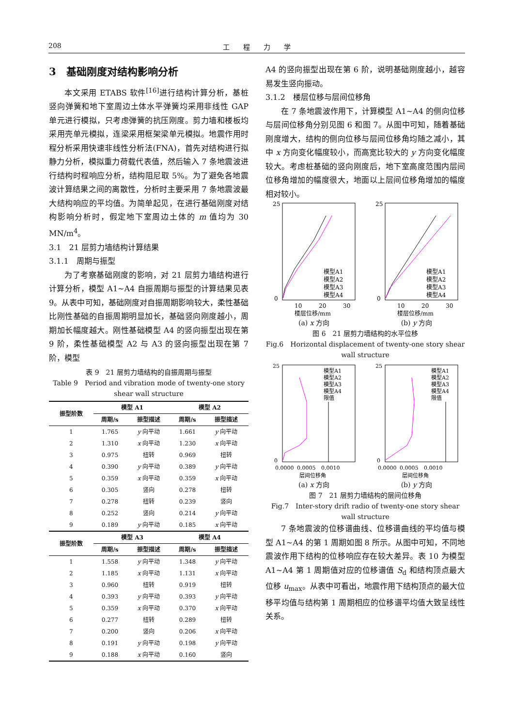208 工　　程　　力　　学
3　基础刚度对结构影响分析
本文采用 ETABS 软件<sup>[16]</sup>进行结构计算分析，基桩竖向弹簧和地下室周边土体水平弹簧均采用非线性 GAP 单元进行模拟，只考虑弹簧的抗压刚度。剪力墙和楼板均采用壳单元模拟，连梁采用框架梁单元模拟。地震作用时程分析采用快速非线性分析法(FNA)，首先对结构进行拟静力分析，模拟重力荷载代表值，然后输入 7 条地震波进行结构时程响应分析，结构阻尼取 5%。为了避免各地震波计算结果之间的离散性，分析时主要采用 7 条地震波最大结构响应的平均值。为简单起见，在进行基础刚度对结构影响分析时，假定地下室周边土体的 m 值均为 30 MN/m<sup>4</sup>。
3.1　21 层剪力墙结构计算结果
3.1.1　周期与振型
为了考察基础刚度的影响，对 21 层剪力墙结构进行计算分析，模型 A1~A4 自振周期与振型的计算结果见表 9。从表中可知，基础刚度对自振周期影响较大，柔性基础比刚性基础的自振周期明显加长，基础竖向刚度越小，周期加长幅度越大。刚性基础模型 A4 的竖向振型出现在第 9 阶，柔性基础模型 A2 与 A3 的竖向振型出现在第 7 阶，模型
表 9　21 层剪力墙结构的自振周期与振型
Table 9　Period and vibration mode of twenty-one story shear wall structure
| 振型阶数 | 模型 A1 | | 模型 A2 | |
| --- | --- | --- | --- | --- |
| | 周期/s | 振型描述 | 周期/s | 振型描述 |
| 1 | 1.765 | y 向平动 | 1.661 | y 向平动 |
| 2 | 1.310 | x 向平动 | 1.230 | x 向平动 |
| 3 | 0.975 | 扭转 | 0.969 | 扭转 |
| 4 | 0.390 | y 向平动 | 0.389 | y 向平动 |
| 5 | 0.359 | x 向平动 | 0.359 | x 向平动 |
| 6 | 0.305 | 竖向 | 0.278 | 扭转 |
| 7 | 0.278 | 扭转 | 0.239 | 竖向 |
| 8 | 0.252 | 竖向 | 0.214 | y 向平动 |
| 9 | 0.189 | y 向平动 | 0.185 | x 向平动 |
| 振型阶数 | 模型 A3 | | 模型 A4 | |
| | 周期/s | 振型描述 | 周期/s | 振型描述 |
| 1 | 1.558 | y 向平动 | 1.348 | y 向平动 |
| 2 | 1.185 | x 向平动 | 1.131 | x 向平动 |
| 3 | 0.960 | 扭转 | 0.919 | 扭转 |
| 4 | 0.393 | y 向平动 | 0.393 | y 向平动 |
| 5 | 0.359 | x 向平动 | 0.370 | x 向平动 |
| 6 | 0.277 | 扭转 | 0.289 | 扭转 |
| 7 | 0.200 | 竖向 | 0.206 | x 向平动 |
| 8 | 0.191 | y 向平动 | 0.198 | y 向平动 |
| 9 | 0.188 | x 向平动 | 0.160 | 竖向 |
A4 的竖向振型出现在第 6 阶，说明基础刚度越小，越容易发生竖向振动。
3.1.2　楼层位移与层间位移角
在 7 条地震波作用下，计算模型 A1~A4 的侧向位移与层间位移角分别见图 6 和图 7。从图中可知，随着基础刚度增大，结构的侧向位移与层间位移角均随之减小，其中 x 方向变化幅度较小，而高宽比较大的 y 方向变化幅度较大。考虑桩基础的竖向刚度后，地下室高度范围内层间位移角增加的幅度很大，地面以上层间位移角增加的幅度相对较小。
25
0
10
20
30
模型A1
模型A2
模型A3
模型A4
楼层位移/mm
(a) x 方向
25
0
10
20
30
模型A1
模型A2
模型A3
模型A4
楼层位移/mm
(b) y 方向
图 6　21 层剪力墙结构的水平位移
Fig.6　Horizontal displacement of twenty-one story shear wall structure
25
0
0.0000
0.0005
0.0010
模型A1
模型A2
模型A3
模型A4
限值
层间位移角
(a) x 方向
25
0
0.0000
0.0005
0.0010
模型A1
模型A2
模型A3
模型A4
限值
层间位移角
(b) y 方向
图 7　21 层剪力墙结构的层间位移角
Fig.7　Inter-story drift radio of twenty-one story shear wall structure
7 条地震波的位移谱曲线、位移谱曲线的平均值与模型 A1~A4 的第 1 周期如图 8 所示。从图中可知，不同地震波作用下结构的位移响应存在较大差异。表 10 为模型 A1~A4 第 1 周期值对应的位移谱值 S<sub>d</sub> 和结构顶点最大位移 u<sub>max</sub>。从表中可看出，地震作用下结构顶点的最大位移平均值与结构第 1 周期相应的位移谱平均值大致呈线性关系。